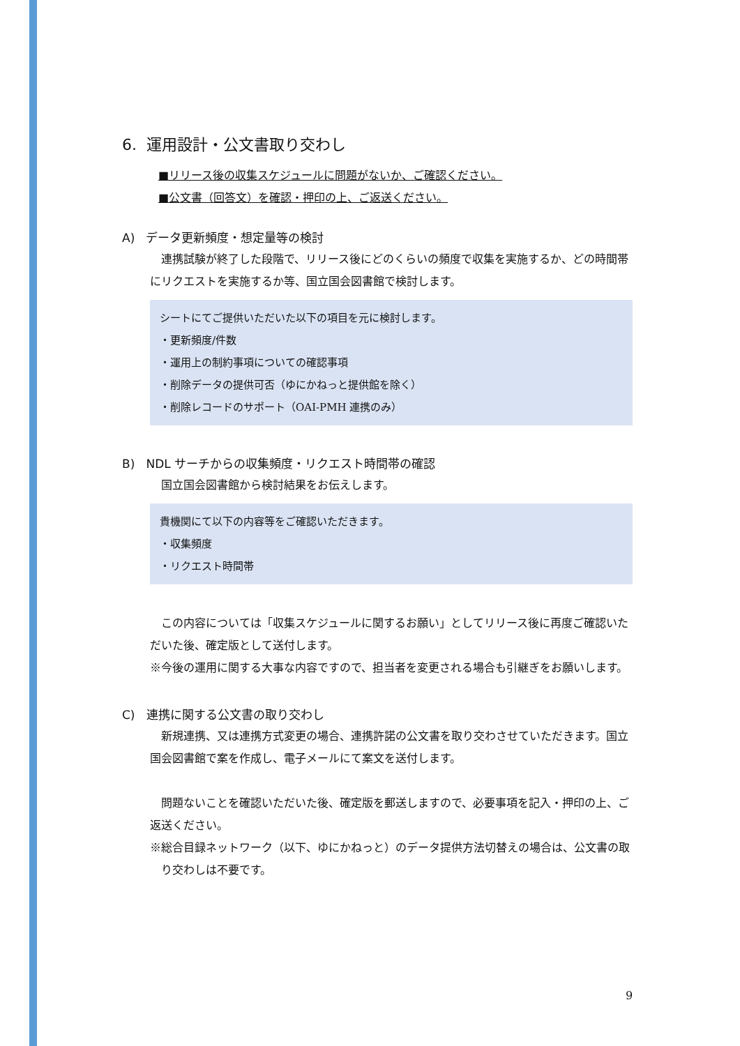6. 運用設計・公文書取り交わし
■リリース後の収集スケジュールに問題がないか、ご確認ください。
■公文書（回答文）を確認・押印の上、ご返送ください。
A) データ更新頻度・想定量等の検討
　連携試験が終了した段階で、リリース後にどのくらいの頻度で収集を実施するか、どの時間帯にリクエストを実施するか等、国立国会図書館で検討します。
シートにてご提供いただいた以下の項目を元に検討します。
・更新頻度/件数
・運用上の制約事項についての確認事項
・削除データの提供可否（ゆにかねっと提供館を除く）
・削除レコードのサポート（OAI-PMH 連携のみ）
B) NDL サーチからの収集頻度・リクエスト時間帯の確認
　国立国会図書館から検討結果をお伝えします。
貴機関にて以下の内容等をご確認いただきます。
・収集頻度
・リクエスト時間帯
　この内容については「収集スケジュールに関するお願い」としてリリース後に再度ご確認いただいた後、確定版として送付します。
※今後の運用に関する大事な内容ですので、担当者を変更される場合も引継ぎをお願いします。
C) 連携に関する公文書の取り交わし
　新規連携、又は連携方式変更の場合、連携許諾の公文書を取り交わさせていただきます。国立国会図書館で案を作成し、電子メールにて案文を送付します。
　問題ないことを確認いただいた後、確定版を郵送しますので、必要事項を記入・押印の上、ご返送ください。
※総合目録ネットワーク（以下、ゆにかねっと）のデータ提供方法切替えの場合は、公文書の取り交わしは不要です。
9